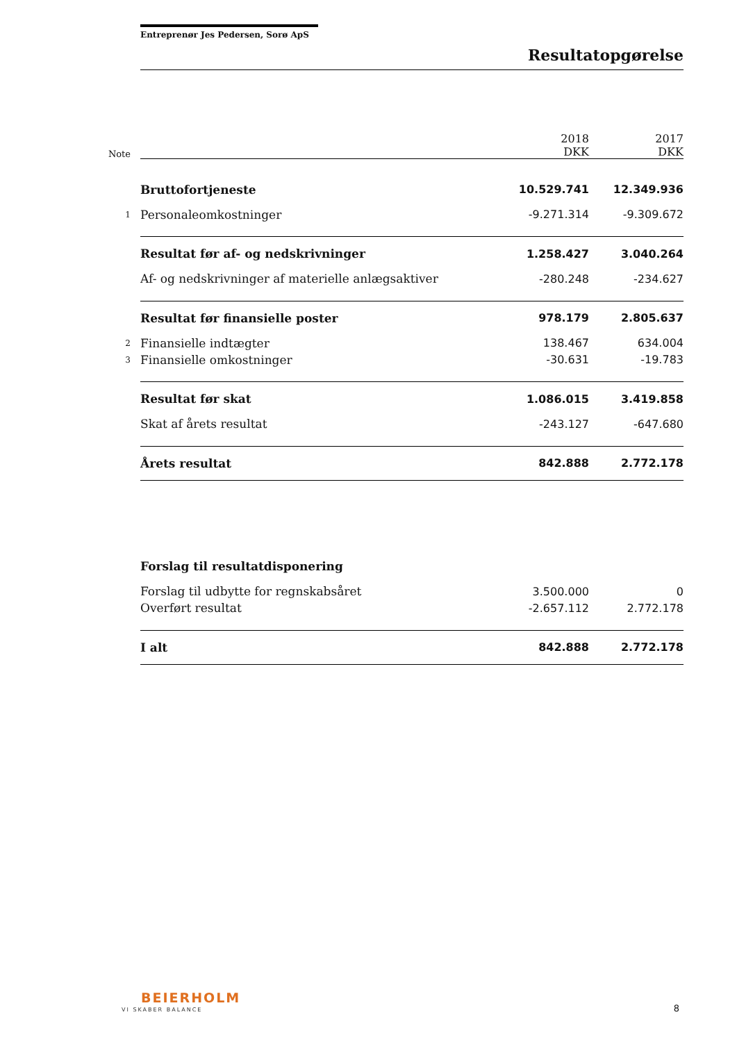Entreprenør Jes Pedersen, Sorø ApS
Resultatopgørelse
| Note | | 2018 DKK | 2017 DKK |
| | Bruttofortjeneste | 10.529.741 | 12.349.936 |
| 1 | Personaleomkostninger | -9.271.314 | -9.309.672 |
| | Resultat før af- og nedskrivninger | 1.258.427 | 3.040.264 |
| | Af- og nedskrivninger af materielle anlægsaktiver | -280.248 | -234.627 |
| | Resultat før finansielle poster | 978.179 | 2.805.637 |
| 2 | Finansielle indtægter | 138.467 | 634.004 |
| 3 | Finansielle omkostninger | -30.631 | -19.783 |
| | Resultat før skat | 1.086.015 | 3.419.858 |
| | Skat af årets resultat | -243.127 | -647.680 |
| | Årets resultat | 842.888 | 2.772.178 |
| | Forslag til resultatdisponering | | |
| | Forslag til udbytte for regnskabsåret | 3.500.000 | 0 |
| | Overført resultat | -2.657.112 | 2.772.178 |
| | I alt | 842.888 | 2.772.178 |
BEIERHOLM
VI SKABER BALANCE 8